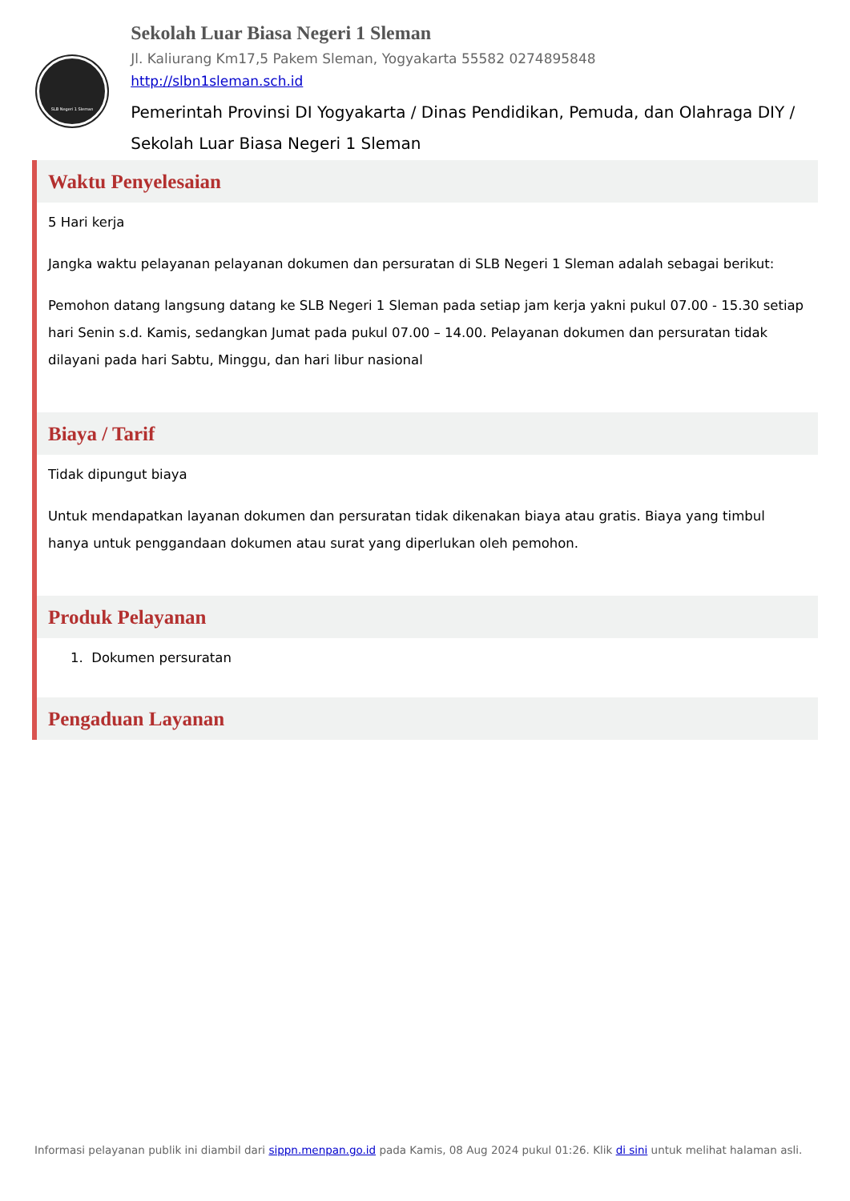SLB Negeri 1 Sleman
Sekolah Luar Biasa Negeri 1 Sleman
Jl. Kaliurang Km17,5 Pakem Sleman, Yogyakarta 55582 0274895848
http://slbn1sleman.sch.id
Pemerintah Provinsi DI Yogyakarta / Dinas Pendidikan, Pemuda, dan Olahraga DIY / Sekolah Luar Biasa Negeri 1 Sleman
Waktu Penyelesaian
5 Hari kerja
Jangka waktu pelayanan pelayanan dokumen dan persuratan di SLB Negeri 1 Sleman adalah sebagai berikut:
Pemohon datang langsung datang ke SLB Negeri 1 Sleman pada setiap jam kerja yakni pukul 07.00 - 15.30 setiap hari Senin s.d. Kamis, sedangkan Jumat pada pukul 07.00 – 14.00. Pelayanan dokumen dan persuratan tidak dilayani pada hari Sabtu, Minggu, dan hari libur nasional
Biaya / Tarif
Tidak dipungut biaya
Untuk mendapatkan layanan dokumen dan persuratan tidak dikenakan biaya atau gratis. Biaya yang timbul hanya untuk penggandaan dokumen atau surat yang diperlukan oleh pemohon.
Produk Pelayanan
1. Dokumen persuratan
Pengaduan Layanan
Informasi pelayanan publik ini diambil dari sippn.menpan.go.id pada Kamis, 08 Aug 2024 pukul 01:26. Klik di sini untuk melihat halaman asli.